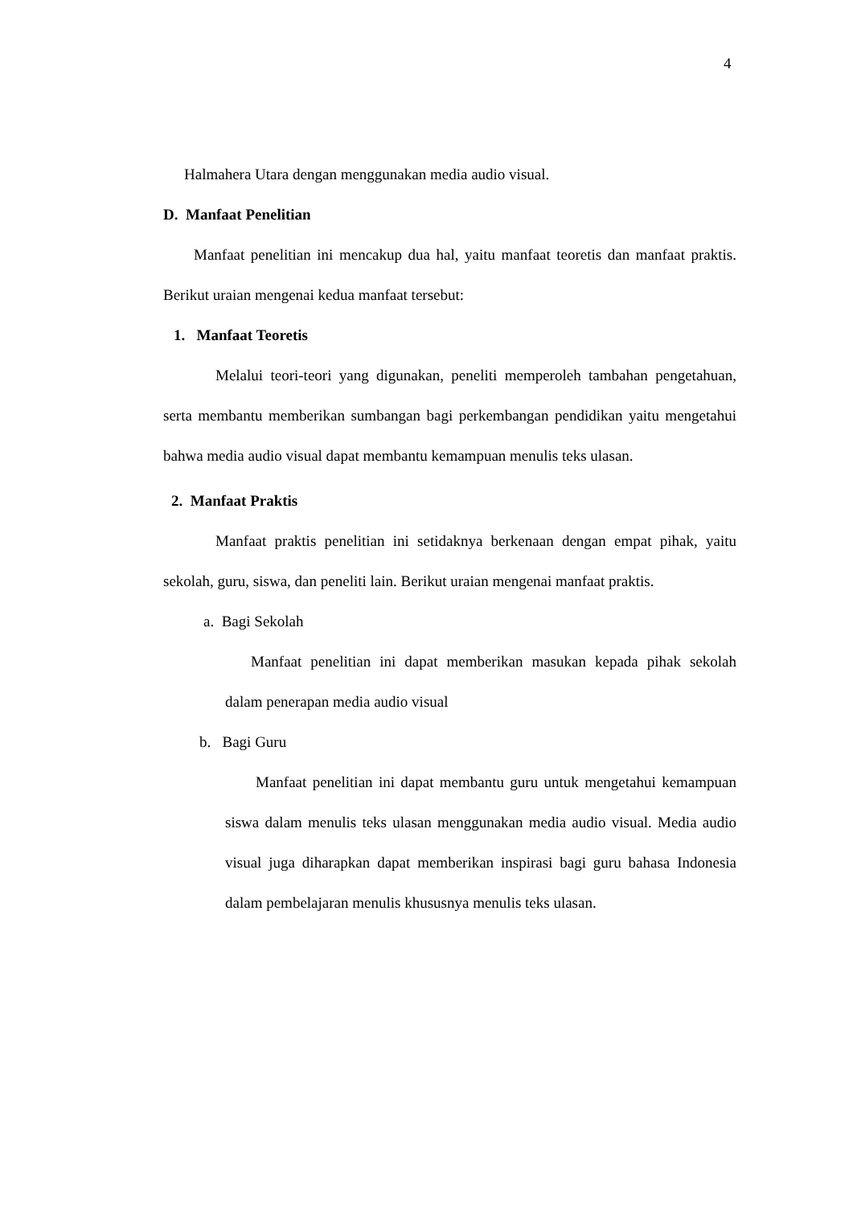4
Halmahera Utara dengan menggunakan media audio visual.
D. Manfaat Penelitian
Manfaat penelitian ini mencakup dua hal, yaitu manfaat teoretis dan manfaat praktis. Berikut uraian mengenai kedua manfaat tersebut:
1. Manfaat Teoretis
Melalui teori-teori yang digunakan, peneliti memperoleh tambahan pengetahuan, serta membantu memberikan sumbangan bagi perkembangan pendidikan yaitu mengetahui bahwa media audio visual dapat membantu kemampuan menulis teks ulasan.
2. Manfaat Praktis
Manfaat praktis penelitian ini setidaknya berkenaan dengan empat pihak, yaitu sekolah, guru, siswa, dan peneliti lain. Berikut uraian mengenai manfaat praktis.
a. Bagi Sekolah
Manfaat penelitian ini dapat memberikan masukan kepada pihak sekolah dalam penerapan media audio visual
b. Bagi Guru
Manfaat penelitian ini dapat membantu guru untuk mengetahui kemampuan siswa dalam menulis teks ulasan menggunakan media audio visual. Media audio visual juga diharapkan dapat memberikan inspirasi bagi guru bahasa Indonesia dalam pembelajaran menulis khususnya menulis teks ulasan.